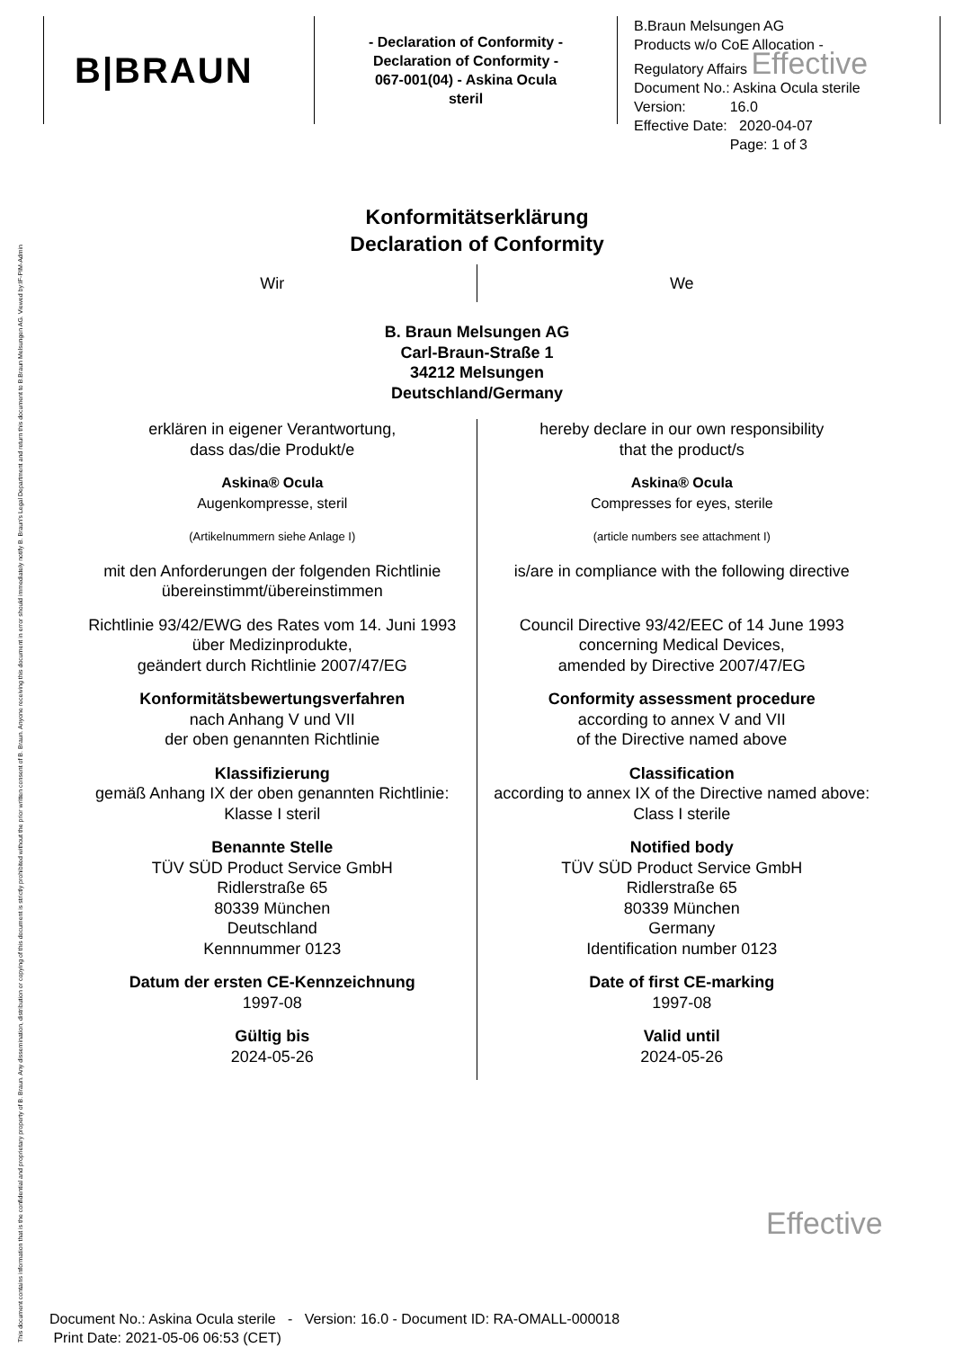This document contains information that is the confidential and proprietary property of B. Braun. Any dissemination, distribution or copying of this document is strictly prohibited without the prior written consent of B. Braun. Anyone receiving this document in error should immediately notify B. Braun's Legal Department and return this document to B.Braun Melsungen AG. Viewed by:IF-PIM-Admin
B|BRAUN
- Declaration of Conformity -
Declaration of Conformity -
067-001(04) - Askina Ocula
steril
B.Braun Melsungen AG
Products w/o CoE Allocation -
Regulatory Affairs Effective
Document No.: Askina Ocula sterile
Version: 16.0
Effective Date: 2020-04-07
Page: 1 of 3
Konformitätserklärung
Declaration of Conformity
Wir
We
B. Braun Melsungen AG
Carl-Braun-Straße 1
34212 Melsungen
Deutschland/Germany
erklären in eigener Verantwortung,
dass das/die Produkt/e
Askina® Ocula
Augenkompresse, steril
(Artikelnummern siehe Anlage I)
mit den Anforderungen der folgenden Richtlinie übereinstimmt/übereinstimmen
Richtlinie 93/42/EWG des Rates vom 14. Juni 1993 über Medizinprodukte,
geändert durch Richtlinie 2007/47/EG
Konformitätsbewertungsverfahren
nach Anhang V und VII
der oben genannten Richtlinie
Klassifizierung
gemäß Anhang IX der oben genannten Richtlinie:
Klasse I steril
Benannte Stelle
TÜV SÜD Product Service GmbH
Ridlerstraße 65
80339 München
Deutschland
Kennnummer 0123
Datum der ersten CE-Kennzeichnung
1997-08
Gültig bis
2024-05-26
hereby declare in our own responsibility
that the product/s
Askina® Ocula
Compresses for eyes, sterile
(article numbers see attachment I)
is/are in compliance with the following directive
Council Directive 93/42/EEC of 14 June 1993
concerning Medical Devices,
amended by Directive 2007/47/EG
Conformity assessment procedure
according to annex V and VII
of the Directive named above
Classification
according to annex IX of the Directive named above:
Class I sterile
Notified body
TÜV SÜD Product Service GmbH
Ridlerstraße 65
80339 München
Germany
Identification number 0123
Date of first CE-marking
1997-08
Valid until
2024-05-26
Effective
Document No.: Askina Ocula sterile - Version: 16.0 - Document ID: RA-OMALL-000018
Print Date: 2021-05-06 06:53 (CET)